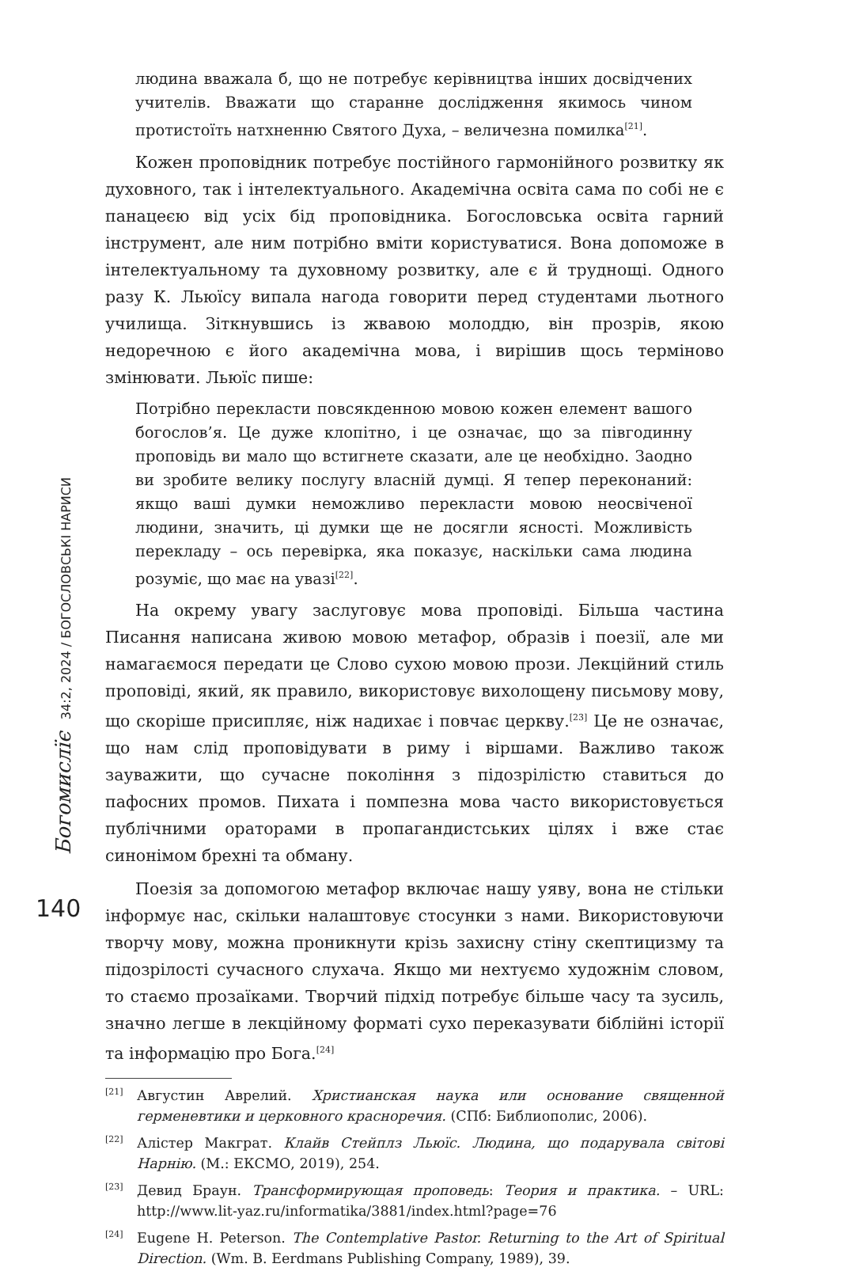Богомислїє 34:2, 2024 / БОГОСЛОВСЬКІ НАРИСИ
140
людина вважала б, що не потребує керівництва інших досвідчених учителів. Вважати що старанне дослідження якимось чином протистоїть натхненню Святого Духа, – величезна помилка<sup>[21]</sup>.
Кожен проповідник потребує постійного гармонійного розвитку як духовного, так і інтелектуального. Академічна освіта сама по собі не є панацеєю від усіх бід проповідника. Богословська освіта гарний інструмент, але ним потрібно вміти користуватися. Вона допоможе в інтелектуальному та духовному розвитку, але є й труднощі. Одного разу К. Льюїсу випала нагода говорити перед студентами льотного училища. Зіткнувшись із жвавою молоддю, він прозрів, якою недоречною є його академічна мова, і вирішив щось терміново змінювати. Льюїс пише:
Потрібно перекласти повсякденною мовою кожен елемент вашого богослов’я. Це дуже клопітно, і це означає, що за півгодинну проповідь ви мало що встигнете сказати, але це необхідно. Заодно ви зробите велику послугу власній думці. Я тепер переконаний: якщо ваші думки неможливо перекласти мовою неосвіченої людини, значить, ці думки ще не досягли ясності. Можливість перекладу – ось перевірка, яка показує, наскільки сама людина розуміє, що має на увазі<sup>[22]</sup>.
На окрему увагу заслуговує мова проповіді. Більша частина Писання написана живою мовою метафор, образів і поезії, але ми намагаємося передати це Слово сухою мовою прози. Лекційний стиль проповіді, який, як правило, використовує вихолощену письмову мову, що скоріше присипляє, ніж надихає і повчає церкву.<sup>[23]</sup> Це не означає, що нам слід проповідувати в риму і віршами. Важливо також зауважити, що сучасне покоління з підозрілістю ставиться до пафосних промов. Пихата і помпезна мова часто використовується публічними ораторами в пропагандистських цілях і вже стає синонімом брехні та обману.
Поезія за допомогою метафор включає нашу уяву, вона не стільки інформує нас, скільки налаштовує стосунки з нами. Використовуючи творчу мову, можна проникнути крізь захисну стіну скептицизму та підозрілості сучасного слухача. Якщо ми нехтуємо художнім словом, то стаємо прозаїками. Творчий підхід потребує більше часу та зусиль, значно легше в лекційному форматі сухо переказувати біблійні історії та інформацію про Бога.<sup>[24]</sup>
[21] Августин Аврелий. Христианская наука или основание священной герменевтики и церковного красноречия. (СПб: Библиополис, 2006).
[22] Алістер Макграт. Клайв Стейплз Льюїс. Людина, що подарувала світові Нарнію. (М.: ЕКСМО, 2019), 254.
[23] Девид Браун. Трансформирующая проповедь: Теория и практика. – URL: http://www.lit-yaz.ru/informatika/3881/index.html?page=76
[24] Eugene H. Peterson. The Contemplative Pastor. Returning to the Art of Spiritual Direction. (Wm. B. Eerdmans Publishing Company, 1989), 39.